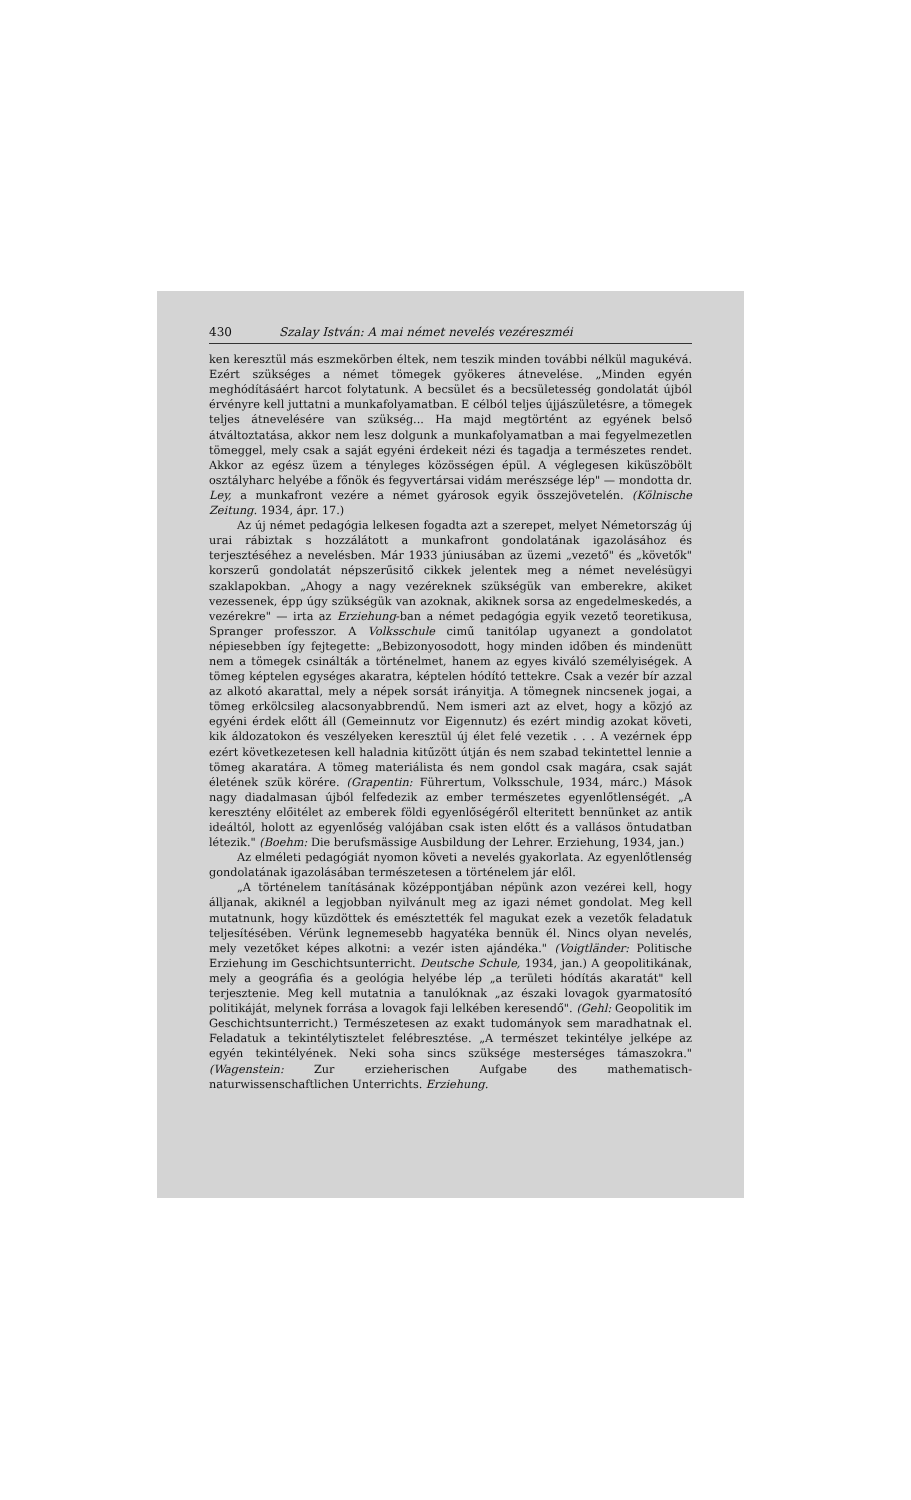430 Szalay István: A mai német nevelés vezéreszméi
ken keresztül más eszmekörben éltek, nem teszik minden további nélkül magukévá. Ezért szükséges a német tömegek gyökeres átnevelése. „Minden egyén meghódításáért harcot folytatunk. A becsület és a becsületesség gondolatát újból érvényre kell juttatni a munkafolyamatban. E célból teljes újjászületésre, a tömegek teljes átnevelésére van szükség... Ha majd megtörtént az egyének belső átváltoztatása, akkor nem lesz dolgunk a munkafolyamatban a mai fegyelmezetlen tömeggel, mely csak a saját egyéni érdekeit nézi és tagadja a természetes rendet. Akkor az egész üzem a tényleges közösségen épül. A véglegesen kiküszöbölt osztályharc helyébe a főnök és fegyvertársai vidám merészsége lép" — mondotta dr. Ley, a munkafront vezére a német gyárosok egyik összejövetelén. (Kölnische Zeitung. 1934, ápr. 17.)
Az új német pedagógia lelkesen fogadta azt a szerepet, melyet Németország új urai rábiztak s hozzálátott a munkafront gondolatának igazolásához és terjesztéséhez a nevelésben. Már 1933 júniusában az üzemi „vezető" és „követők" korszerű gondolatát népszerűsitő cikkek jelentek meg a német nevelésügyi szaklapokban. „Ahogy a nagy vezéreknek szükségük van emberekre, akiket vezessenek, épp úgy szükségük van azoknak, akiknek sorsa az engedelmeskedés, a vezérekre" — irta az Erziehung-ban a német pedagógia egyik vezető teoretikusa, Spranger professzor. A Volksschule cimű tanitólap ugyanezt a gondolatot népiesebben így fejtegette: „Bebizonyosodott, hogy minden időben és mindenütt nem a tömegek csinálták a történelmet, hanem az egyes kiváló személyiségek. A tömeg képtelen egységes akaratra, képtelen hódító tettekre. Csak a vezér bír azzal az alkotó akarattal, mely a népek sorsát irányitja. A tömegnek nincsenek jogai, a tömeg erkölcsileg alacsonyabbrendű. Nem ismeri azt az elvet, hogy a közjó az egyéni érdek előtt áll (Gemeinnutz vor Eigennutz) és ezért mindig azokat követi, kik áldozatokon és veszélyeken keresztül új élet felé vezetik . . . A vezérnek épp ezért következetesen kell haladnia kitűzött útján és nem szabad tekintettel lennie a tömeg akaratára. A tömeg materiálista és nem gondol csak magára, csak saját életének szük körére. (Grapentin: Führertum, Volksschule, 1934, márc.) Mások nagy diadalmasan újból felfedezik az ember természetes egyenlőtlenségét. „A keresztény előitélet az emberek földi egyenlőségéről elteritett bennünket az antik ideáltól, holott az egyenlőség valójában csak isten előtt és a vallásos öntudatban létezik." (Boehm: Die berufsmässige Ausbildung der Lehrer. Erziehung, 1934, jan.)
Az elméleti pedagógiát nyomon követi a nevelés gyakorlata. Az egyenlőtlenség gondolatának igazolásában természetesen a történelem jár elől.
„A történelem tanításának középpontjában népünk azon vezérei kell, hogy álljanak, akiknél a legjobban nyilvánult meg az igazi német gondolat. Meg kell mutatnunk, hogy küzdöttek és emésztették fel magukat ezek a vezetők feladatuk teljesítésében. Vérünk legnemesebb hagyatéka bennük él. Nincs olyan nevelés, mely vezetőket képes alkotni: a vezér isten ajándéka." (Voigtländer: Politische Erziehung im Geschichtsunterricht. Deutsche Schule, 1934, jan.) A geopolitikának, mely a geográfia és a geológia helyébe lép „a területi hódítás akaratát" kell terjesztenie. Meg kell mutatnia a tanulóknak „az északi lovagok gyarmatosító politikáját, melynek forrása a lovagok faji lelkében keresendő". (Gehl: Geopolitik im Geschichtsunterricht.) Természetesen az exakt tudományok sem maradhatnak el. Feladatuk a tekintélytisztelet felébresztése. „A természet tekintélye jelképe az egyén tekintélyének. Neki soha sincs szüksége mesterséges támaszokra." (Wagenstein: Zur erzieherischen Aufgabe des mathematisch-naturwissenschaftlichen Unterrichts. Erziehung.